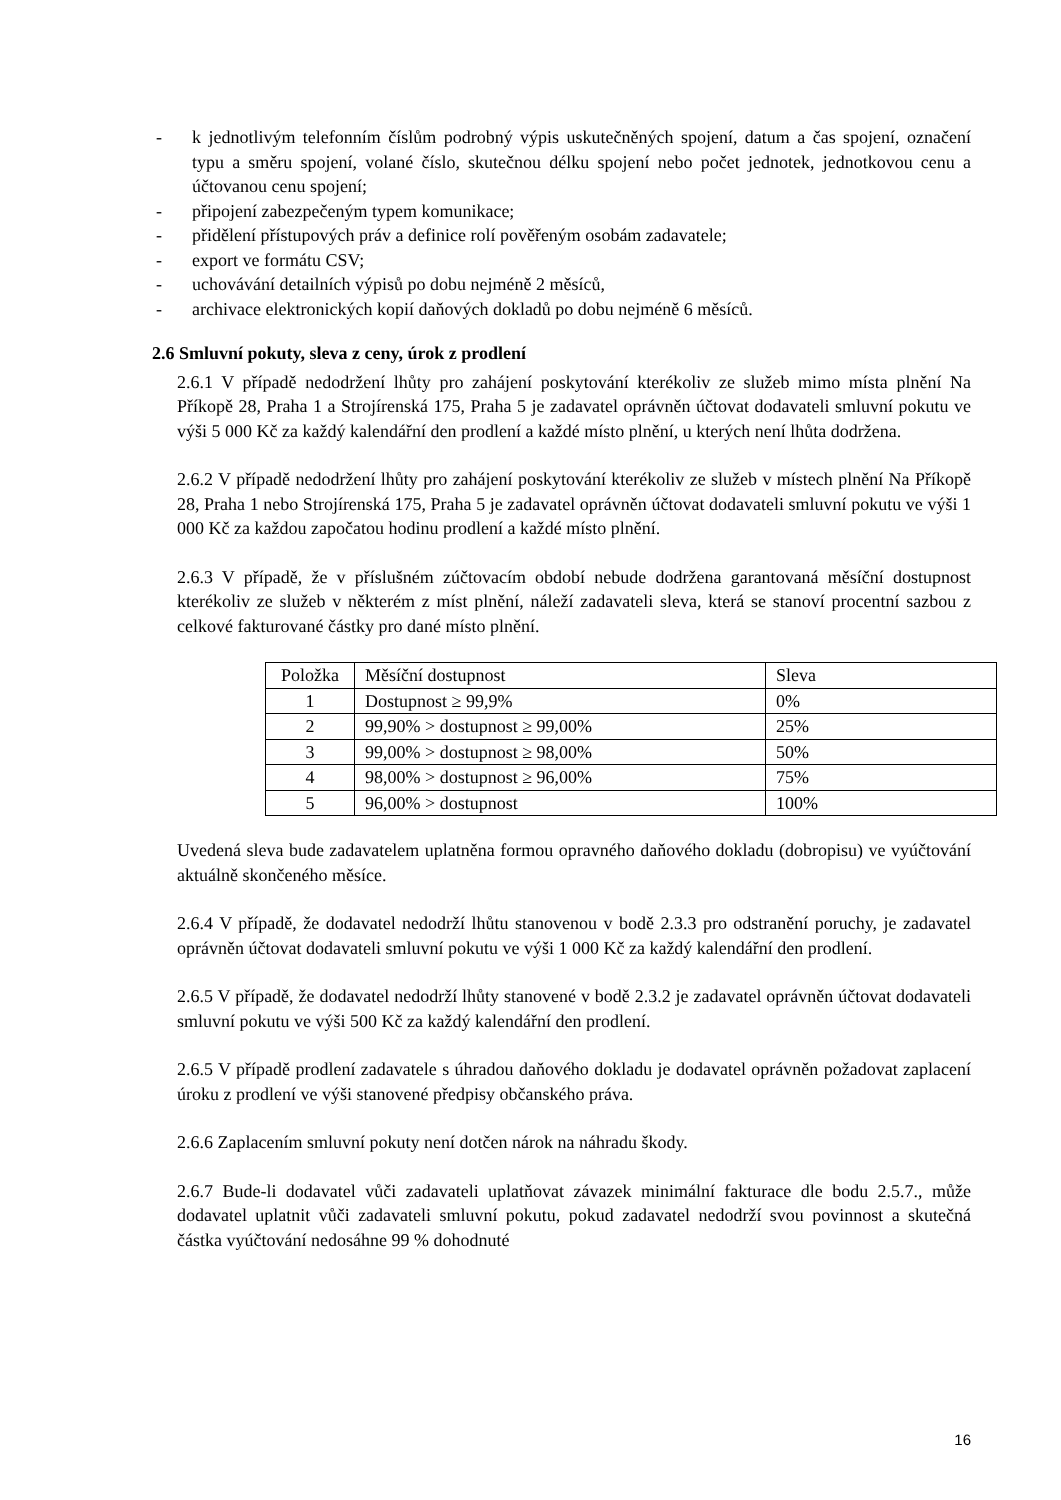- k jednotlivým telefonním číslům podrobný výpis uskutečněných spojení, datum a čas spojení, označení typu a směru spojení, volané číslo, skutečnou délku spojení nebo počet jednotek, jednotkovou cenu a účtovanou cenu spojení;
- připojení zabezpečeným typem komunikace;
- přidělení přístupových práv a definice rolí pověřeným osobám zadavatele;
- export ve formátu CSV;
- uchovávání detailních výpisů po dobu nejméně 2 měsíců,
- archivace elektronických kopií daňových dokladů po dobu nejméně 6 měsíců.
2.6 Smluvní pokuty, sleva z ceny, úrok z prodlení
2.6.1 V případě nedodržení lhůty pro zahájení poskytování kterékoliv ze služeb mimo místa plnění Na Příkopě 28, Praha 1 a Strojírenská 175, Praha 5 je zadavatel oprávněn účtovat dodavateli smluvní pokutu ve výši 5 000 Kč za každý kalendářní den prodlení a každé místo plnění, u kterých není lhůta dodržena.
2.6.2 V případě nedodržení lhůty pro zahájení poskytování kterékoliv ze služeb v místech plnění Na Příkopě 28, Praha 1 nebo Strojírenská 175, Praha 5 je zadavatel oprávněn účtovat dodavateli smluvní pokutu ve výši 1 000 Kč za každou započatou hodinu prodlení a každé místo plnění.
2.6.3 V případě, že v příslušném zúčtovacím období nebude dodržena garantovaná měsíční dostupnost kterékoliv ze služeb v některém z míst plnění, náleží zadavateli sleva, která se stanoví procentní sazbou z celkové fakturované částky pro dané místo plnění.
| Položka | Měsíční dostupnost | Sleva |
| 1 | Dostupnost ≥ 99,9% | 0% |
| 2 | 99,90% > dostupnost ≥ 99,00% | 25% |
| 3 | 99,00% > dostupnost ≥ 98,00% | 50% |
| 4 | 98,00% > dostupnost ≥ 96,00% | 75% |
| 5 | 96,00% > dostupnost | 100% |
Uvedená sleva bude zadavatelem uplatněna formou opravného daňového dokladu (dobropisu) ve vyúčtování aktuálně skončeného měsíce.
2.6.4 V případě, že dodavatel nedodrží lhůtu stanovenou v bodě 2.3.3 pro odstranění poruchy, je zadavatel oprávněn účtovat dodavateli smluvní pokutu ve výši 1 000 Kč za každý kalendářní den prodlení.
2.6.5 V případě, že dodavatel nedodrží lhůty stanovené v bodě 2.3.2 je zadavatel oprávněn účtovat dodavateli smluvní pokutu ve výši 500 Kč za každý kalendářní den prodlení.
2.6.5 V případě prodlení zadavatele s úhradou daňového dokladu je dodavatel oprávněn požadovat zaplacení úroku z prodlení ve výši stanovené předpisy občanského práva.
2.6.6 Zaplacením smluvní pokuty není dotčen nárok na náhradu škody.
2.6.7 Bude-li dodavatel vůči zadavateli uplatňovat závazek minimální fakturace dle bodu 2.5.7., může dodavatel uplatnit vůči zadavateli smluvní pokutu, pokud zadavatel nedodrží svou povinnost a skutečná částka vyúčtování nedosáhne 99 % dohodnuté
16